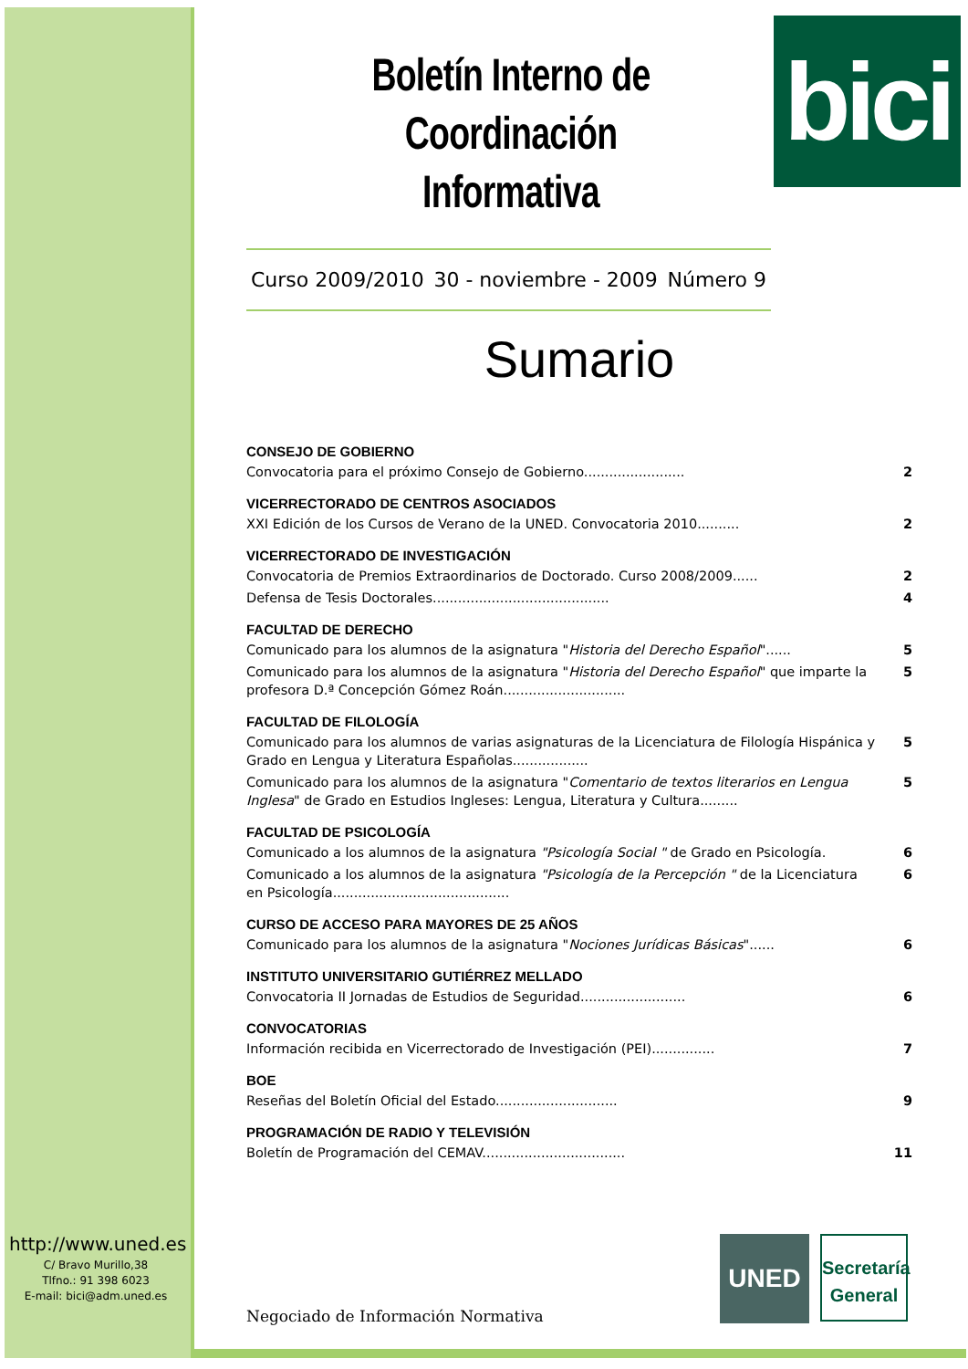bici
Boletín Interno de Coordinación Informativa
Curso 2009/2010 30 - noviembre - 2009 Número 9
Sumario
CONSEJO DE GOBIERNO
Convocatoria para el próximo Consejo de Gobierno........................ 2
VICERRECTORADO DE CENTROS ASOCIADOS
XXI Edición de los Cursos de Verano de la UNED. Convocatoria 2010.......... 2
VICERRECTORADO DE INVESTIGACIÓN
Convocatoria de Premios Extraordinarios de Doctorado. Curso 2008/2009...... 2
Defensa de Tesis Doctorales.......................................... 4
FACULTAD DE DERECHO
Comunicado para los alumnos de la asignatura "Historia del Derecho Español"...... 5
Comunicado para los alumnos de la asignatura "Historia del Derecho Español" que imparte la profesora D.ª Concepción Gómez Roán............................. 5
FACULTAD DE FILOLOGÍA
Comunicado para los alumnos de varias asignaturas de la Licenciatura de Filología Hispánica y Grado en Lengua y Literatura Españolas.................. 5
Comunicado para los alumnos de la asignatura "Comentario de textos literarios en Lengua Inglesa" de Grado en Estudios Ingleses: Lengua, Literatura y Cultura......... 5
FACULTAD DE PSICOLOGÍA
Comunicado a los alumnos de la asignatura "Psicología Social " de Grado en Psicología. 6
Comunicado a los alumnos de la asignatura "Psicología de la Percepción " de la Licenciatura en Psicología.......................................... 6
CURSO DE ACCESO PARA MAYORES DE 25 AÑOS
Comunicado para los alumnos de la asignatura "Nociones Jurídicas Básicas"...... 6
INSTITUTO UNIVERSITARIO GUTIÉRREZ MELLADO
Convocatoria II Jornadas de Estudios de Seguridad......................... 6
CONVOCATORIAS
Información recibida en Vicerrectorado de Investigación (PEI)............... 7
BOE
Reseñas del Boletín Oficial del Estado............................. 9
PROGRAMACIÓN DE RADIO Y TELEVISIÓN
Boletín de Programación del CEMAV.................................. 11
http://www.uned.es
C/ Bravo Murillo,38
Tlfno.: 91 398 6023
E-mail: bici@adm.uned.es
Negociado de Información Normativa
UNED
Secretaría General